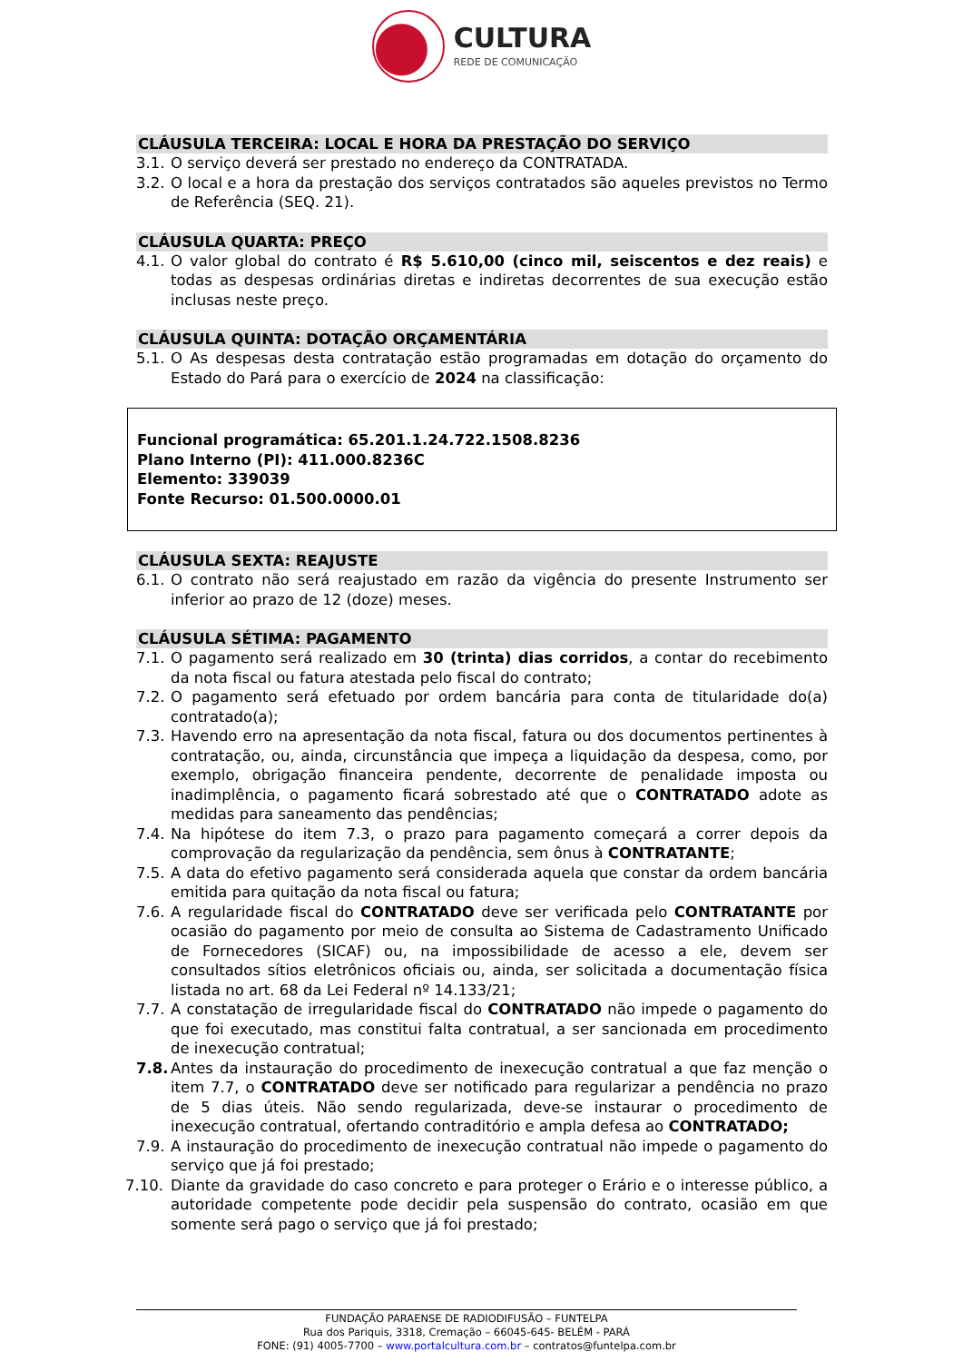CULTURA
REDE DE COMUNICAÇÃO
CLÁUSULA TERCEIRA: LOCAL E HORA DA PRESTAÇÃO DO SERVIÇO
3.1. O serviço deverá ser prestado no endereço da CONTRATADA.
3.2. O local e a hora da prestação dos serviços contratados são aqueles previstos no Termo de Referência (SEQ. 21).
CLÁUSULA QUARTA: PREÇO
4.1. O valor global do contrato é R$ 5.610,00 (cinco mil, seiscentos e dez reais) e todas as despesas ordinárias diretas e indiretas decorrentes de sua execução estão inclusas neste preço.
CLÁUSULA QUINTA: DOTAÇÃO ORÇAMENTÁRIA
5.1. O As despesas desta contratação estão programadas em dotação do orçamento do Estado do Pará para o exercício de 2024 na classificação:
Funcional programática: 65.201.1.24.722.1508.8236
Plano Interno (PI): 411.000.8236C
Elemento: 339039
Fonte Recurso: 01.500.0000.01
CLÁUSULA SEXTA: REAJUSTE
6.1. O contrato não será reajustado em razão da vigência do presente Instrumento ser inferior ao prazo de 12 (doze) meses.
CLÁUSULA SÉTIMA: PAGAMENTO
7.1. O pagamento será realizado em 30 (trinta) dias corridos, a contar do recebimento da nota fiscal ou fatura atestada pelo fiscal do contrato;
7.2. O pagamento será efetuado por ordem bancária para conta de titularidade do(a) contratado(a);
7.3. Havendo erro na apresentação da nota fiscal, fatura ou dos documentos pertinentes à contratação, ou, ainda, circunstância que impeça a liquidação da despesa, como, por exemplo, obrigação financeira pendente, decorrente de penalidade imposta ou inadimplência, o pagamento ficará sobrestado até que o CONTRATADO adote as medidas para saneamento das pendências;
7.4. Na hipótese do item 7.3, o prazo para pagamento começará a correr depois da comprovação da regularização da pendência, sem ônus à CONTRATANTE;
7.5. A data do efetivo pagamento será considerada aquela que constar da ordem bancária emitida para quitação da nota fiscal ou fatura;
7.6. A regularidade fiscal do CONTRATADO deve ser verificada pelo CONTRATANTE por ocasião do pagamento por meio de consulta ao Sistema de Cadastramento Unificado de Fornecedores (SICAF) ou, na impossibilidade de acesso a ele, devem ser consultados sítios eletrônicos oficiais ou, ainda, ser solicitada a documentação física listada no art. 68 da Lei Federal nº 14.133/21;
7.7. A constatação de irregularidade fiscal do CONTRATADO não impede o pagamento do que foi executado, mas constitui falta contratual, a ser sancionada em procedimento de inexecução contratual;
7.8. Antes da instauração do procedimento de inexecução contratual a que faz menção o item 7.7, o CONTRATADO deve ser notificado para regularizar a pendência no prazo de 5 dias úteis. Não sendo regularizada, deve-se instaurar o procedimento de inexecução contratual, ofertando contraditório e ampla defesa ao CONTRATADO;
7.9. A instauração do procedimento de inexecução contratual não impede o pagamento do serviço que já foi prestado;
7.10. Diante da gravidade do caso concreto e para proteger o Erário e o interesse público, a autoridade competente pode decidir pela suspensão do contrato, ocasião em que somente será pago o serviço que já foi prestado;
FUNDAÇÃO PARAENSE DE RADIODIFUSÃO – FUNTELPA
Rua dos Pariquis, 3318, Cremação – 66045-645- BELÉM - PARÁ
FONE: (91) 4005-7700 – www.portalcultura.com.br – contratos@funtelpa.com.br